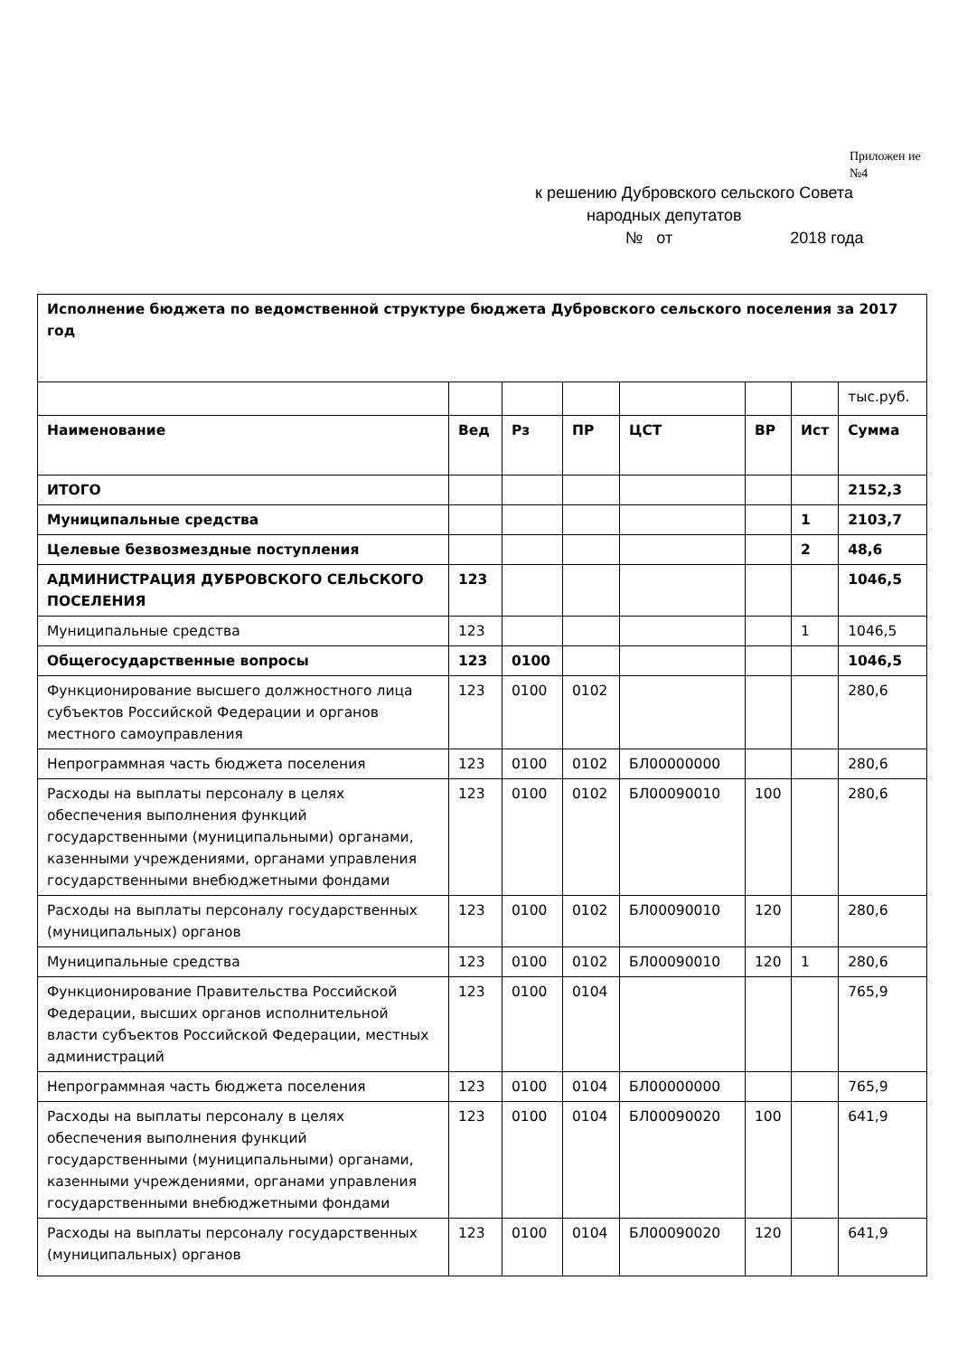Приложен ие №4
к решению Дубровского сельского Совета
народных депутатов
№ от 2018 года
| Исполнение бюджета по ведомственной структуре бюджета Дубровского сельского поселения за 2017 год | | | | | | | |
| | | | | | | | тыс.руб. |
| Наименование | Вед | Рз | ПР | ЦСТ | ВР | Ист | Сумма |
| ИТОГО | | | | | | | 2152,3 |
| Муниципальные средства | | | | | | 1 | 2103,7 |
| Целевые безвозмездные поступления | | | | | | 2 | 48,6 |
| АДМИНИСТРАЦИЯ ДУБРОВСКОГО СЕЛЬСКОГО ПОСЕЛЕНИЯ | 123 | | | | | | 1046,5 |
| Муниципальные средства | 123 | | | | | 1 | 1046,5 |
| Общегосударственные вопросы | 123 | 0100 | | | | | 1046,5 |
| Функционирование высшего должностного лица субъектов Российской Федерации и органов местного самоуправления | 123 | 0100 | 0102 | | | | 280,6 |
| Непрограммная часть бюджета поселения | 123 | 0100 | 0102 | БЛ00000000 | | | 280,6 |
| Расходы на выплаты персоналу в целях обеспечения выполнения функций государственными (муниципальными) органами, казенными учреждениями, органами управления государственными внебюджетными фондами | 123 | 0100 | 0102 | БЛ00090010 | 100 | | 280,6 |
| Расходы на выплаты персоналу государственных (муниципальных) органов | 123 | 0100 | 0102 | БЛ00090010 | 120 | | 280,6 |
| Муниципальные средства | 123 | 0100 | 0102 | БЛ00090010 | 120 | 1 | 280,6 |
| Функционирование Правительства Российской Федерации, высших органов исполнительной власти субъектов Российской Федерации, местных администраций | 123 | 0100 | 0104 | | | | 765,9 |
| Непрограммная часть бюджета поселения | 123 | 0100 | 0104 | БЛ00000000 | | | 765,9 |
| Расходы на выплаты персоналу в целях обеспечения выполнения функций государственными (муниципальными) органами, казенными учреждениями, органами управления государственными внебюджетными фондами | 123 | 0100 | 0104 | БЛ00090020 | 100 | | 641,9 |
| Расходы на выплаты персоналу государственных (муниципальных) органов | 123 | 0100 | 0104 | БЛ00090020 | 120 | | 641,9 |